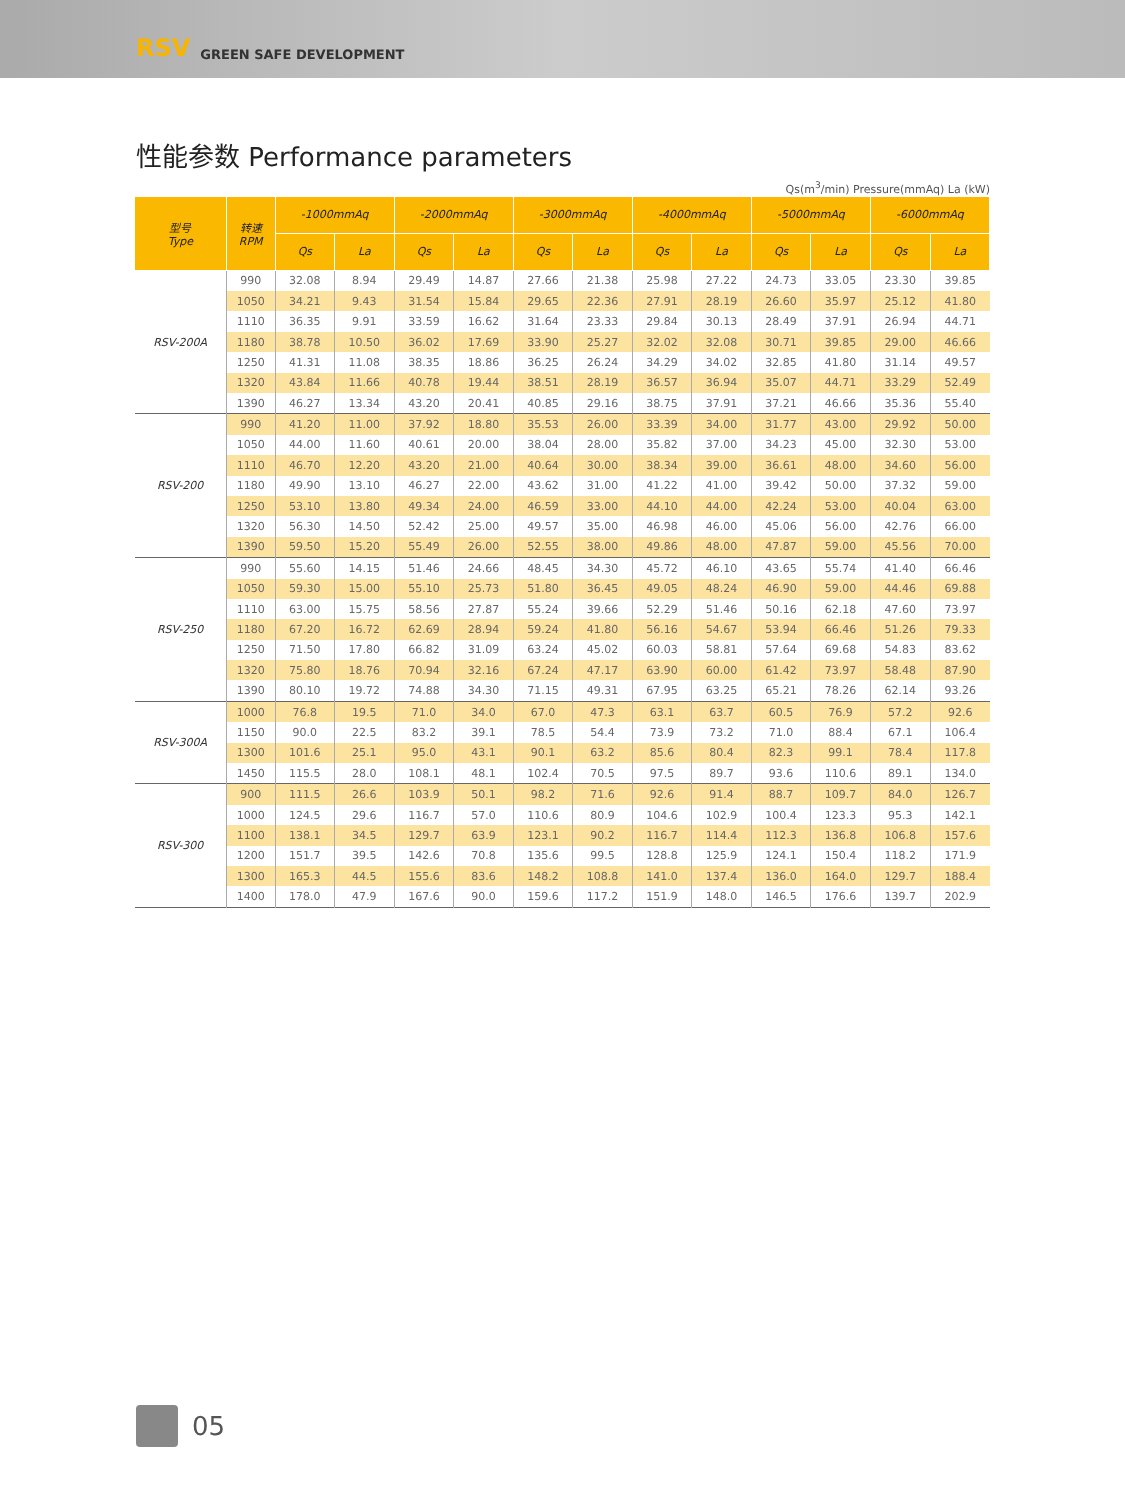RSV GREEN SAFE DEVELOPMENT
性能参数 Performance parameters
Qs(m<sup>3</sup>/min) Pressure(mmAq) La (kW)
| 型号 Type | 转速 RPM | -1000mmAq | | -2000mmAq | | -3000mmAq | | -4000mmAq | | -5000mmAq | | -6000mmAq | |
| --- | --- | --- | --- | --- | --- | --- | --- | --- | --- | --- | --- | --- | --- |
| | | Qs | La | Qs | La | Qs | La | Qs | La | Qs | La | Qs | La |
| RSV-200A | 990 | 32.08 | 8.94 | 29.49 | 14.87 | 27.66 | 21.38 | 25.98 | 27.22 | 24.73 | 33.05 | 23.30 | 39.85 |
| | 1050 | 34.21 | 9.43 | 31.54 | 15.84 | 29.65 | 22.36 | 27.91 | 28.19 | 26.60 | 35.97 | 25.12 | 41.80 |
| | 1110 | 36.35 | 9.91 | 33.59 | 16.62 | 31.64 | 23.33 | 29.84 | 30.13 | 28.49 | 37.91 | 26.94 | 44.71 |
| | 1180 | 38.78 | 10.50 | 36.02 | 17.69 | 33.90 | 25.27 | 32.02 | 32.08 | 30.71 | 39.85 | 29.00 | 46.66 |
| | 1250 | 41.31 | 11.08 | 38.35 | 18.86 | 36.25 | 26.24 | 34.29 | 34.02 | 32.85 | 41.80 | 31.14 | 49.57 |
| | 1320 | 43.84 | 11.66 | 40.78 | 19.44 | 38.51 | 28.19 | 36.57 | 36.94 | 35.07 | 44.71 | 33.29 | 52.49 |
| | 1390 | 46.27 | 13.34 | 43.20 | 20.41 | 40.85 | 29.16 | 38.75 | 37.91 | 37.21 | 46.66 | 35.36 | 55.40 |
| RSV-200 | 990 | 41.20 | 11.00 | 37.92 | 18.80 | 35.53 | 26.00 | 33.39 | 34.00 | 31.77 | 43.00 | 29.92 | 50.00 |
| | 1050 | 44.00 | 11.60 | 40.61 | 20.00 | 38.04 | 28.00 | 35.82 | 37.00 | 34.23 | 45.00 | 32.30 | 53.00 |
| | 1110 | 46.70 | 12.20 | 43.20 | 21.00 | 40.64 | 30.00 | 38.34 | 39.00 | 36.61 | 48.00 | 34.60 | 56.00 |
| | 1180 | 49.90 | 13.10 | 46.27 | 22.00 | 43.62 | 31.00 | 41.22 | 41.00 | 39.42 | 50.00 | 37.32 | 59.00 |
| | 1250 | 53.10 | 13.80 | 49.34 | 24.00 | 46.59 | 33.00 | 44.10 | 44.00 | 42.24 | 53.00 | 40.04 | 63.00 |
| | 1320 | 56.30 | 14.50 | 52.42 | 25.00 | 49.57 | 35.00 | 46.98 | 46.00 | 45.06 | 56.00 | 42.76 | 66.00 |
| | 1390 | 59.50 | 15.20 | 55.49 | 26.00 | 52.55 | 38.00 | 49.86 | 48.00 | 47.87 | 59.00 | 45.56 | 70.00 |
| RSV-250 | 990 | 55.60 | 14.15 | 51.46 | 24.66 | 48.45 | 34.30 | 45.72 | 46.10 | 43.65 | 55.74 | 41.40 | 66.46 |
| | 1050 | 59.30 | 15.00 | 55.10 | 25.73 | 51.80 | 36.45 | 49.05 | 48.24 | 46.90 | 59.00 | 44.46 | 69.88 |
| | 1110 | 63.00 | 15.75 | 58.56 | 27.87 | 55.24 | 39.66 | 52.29 | 51.46 | 50.16 | 62.18 | 47.60 | 73.97 |
| | 1180 | 67.20 | 16.72 | 62.69 | 28.94 | 59.24 | 41.80 | 56.16 | 54.67 | 53.94 | 66.46 | 51.26 | 79.33 |
| | 1250 | 71.50 | 17.80 | 66.82 | 31.09 | 63.24 | 45.02 | 60.03 | 58.81 | 57.64 | 69.68 | 54.83 | 83.62 |
| | 1320 | 75.80 | 18.76 | 70.94 | 32.16 | 67.24 | 47.17 | 63.90 | 60.00 | 61.42 | 73.97 | 58.48 | 87.90 |
| | 1390 | 80.10 | 19.72 | 74.88 | 34.30 | 71.15 | 49.31 | 67.95 | 63.25 | 65.21 | 78.26 | 62.14 | 93.26 |
| RSV-300A | 1000 | 76.8 | 19.5 | 71.0 | 34.0 | 67.0 | 47.3 | 63.1 | 63.7 | 60.5 | 76.9 | 57.2 | 92.6 |
| | 1150 | 90.0 | 22.5 | 83.2 | 39.1 | 78.5 | 54.4 | 73.9 | 73.2 | 71.0 | 88.4 | 67.1 | 106.4 |
| | 1300 | 101.6 | 25.1 | 95.0 | 43.1 | 90.1 | 63.2 | 85.6 | 80.4 | 82.3 | 99.1 | 78.4 | 117.8 |
| | 1450 | 115.5 | 28.0 | 108.1 | 48.1 | 102.4 | 70.5 | 97.5 | 89.7 | 93.6 | 110.6 | 89.1 | 134.0 |
| RSV-300 | 900 | 111.5 | 26.6 | 103.9 | 50.1 | 98.2 | 71.6 | 92.6 | 91.4 | 88.7 | 109.7 | 84.0 | 126.7 |
| | 1000 | 124.5 | 29.6 | 116.7 | 57.0 | 110.6 | 80.9 | 104.6 | 102.9 | 100.4 | 123.3 | 95.3 | 142.1 |
| | 1100 | 138.1 | 34.5 | 129.7 | 63.9 | 123.1 | 90.2 | 116.7 | 114.4 | 112.3 | 136.8 | 106.8 | 157.6 |
| | 1200 | 151.7 | 39.5 | 142.6 | 70.8 | 135.6 | 99.5 | 128.8 | 125.9 | 124.1 | 150.4 | 118.2 | 171.9 |
| | 1300 | 165.3 | 44.5 | 155.6 | 83.6 | 148.2 | 108.8 | 141.0 | 137.4 | 136.0 | 164.0 | 129.7 | 188.4 |
| | 1400 | 178.0 | 47.9 | 167.6 | 90.0 | 159.6 | 117.2 | 151.9 | 148.0 | 146.5 | 176.6 | 139.7 | 202.9 |
05